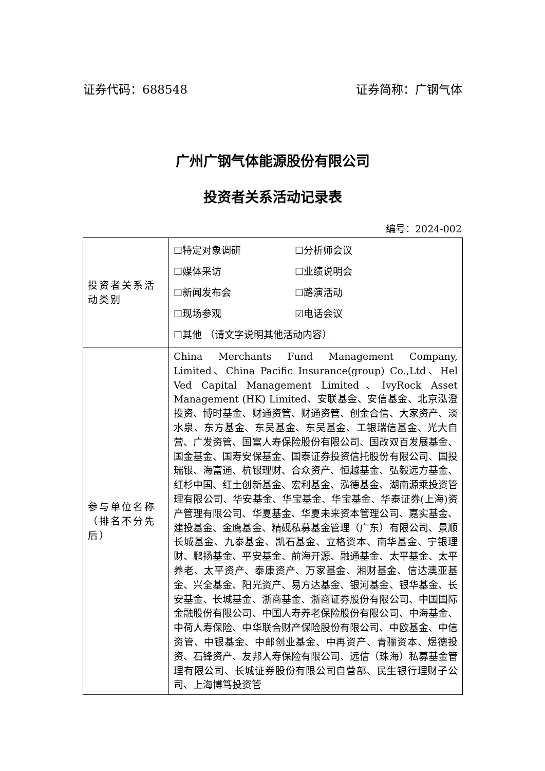证券代码：688548 证券简称：广钢气体
广州广钢气体能源股份有限公司
投资者关系活动记录表
编号：2024-002
| 投资者关系活动类别 | ☐特定对象调研 ☐分析师会议 ☐媒体采访 ☐业绩说明会 ☐新闻发布会 ☐路演活动 ☐现场参观 ☑电话会议 ☐其他 （请文字说明其他活动内容） |
| 参与单位名称（排名不分先后） | China Merchants Fund Management Company, Limited、China Pacific Insurance(group) Co.,Ltd、Hel Ved Capital Management Limited、IvyRock Asset Management (HK) Limited、安联基金、安信基金、北京泓澄投资、博时基金、财通资管、财通资管、创金合信、大家资产、淡水泉、东方基金、东吴基金、东吴基金、工银瑞信基金、光大自营、广发资管、国富人寿保险股份有限公司、国改双百发展基金、国金基金、国寿安保基金、国泰证券投资信托股份有限公司、国投瑞银、海富通、杭银理财、合众资产、恒越基金、弘毅远方基金、红杉中国、红土创新基金、宏利基金、泓德基金、湖南源乘投资管理有限公司、华安基金、华宝基金、华宝基金、华泰证券(上海)资产管理有限公司、华夏基金、华夏未来资本管理公司、嘉实基金、建投基金、金鹰基金、精砚私募基金管理（广东）有限公司、景顺长城基金、九泰基金、凯石基金、立格资本、南华基金、宁银理财、鹏扬基金、平安基金、前海开源、融通基金、太平基金、太平养老、太平资产、泰康资产、万家基金、湘财基金、信达澳亚基金、兴全基金、阳光资产、易方达基金、银河基金、银华基金、长安基金、长城基金、浙商基金、浙商证券股份有限公司、中国国际金融股份有限公司、中国人寿养老保险股份有限公司、中海基金、中荷人寿保险、中华联合财产保险股份有限公司、中欧基金、中信资管、中银基金、中邮创业基金、中再资产、青骊资本、煜德投资、石锋资产、友邦人寿保险有限公司、远信（珠海）私募基金管理有限公司、长城证券股份有限公司自营部、民生银行理财子公司、上海博笃投资管 |